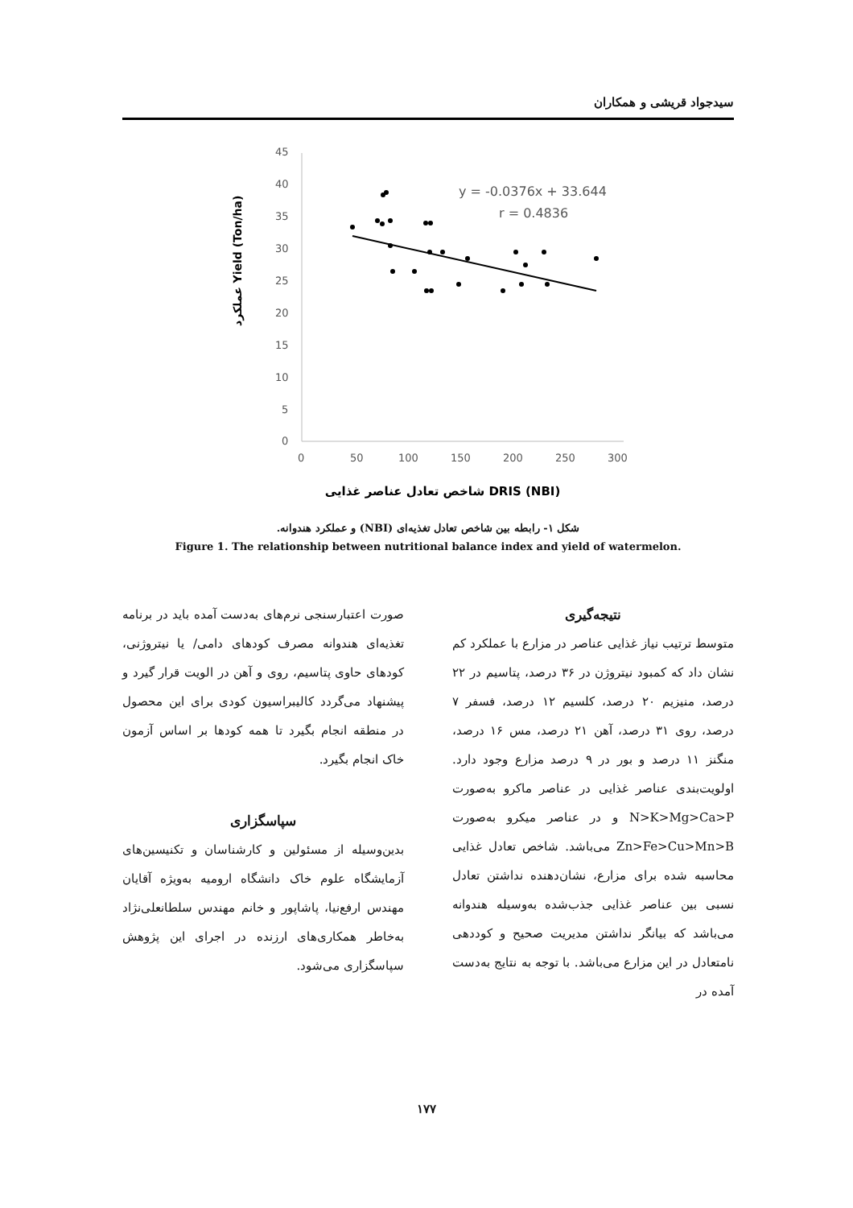سیدجواد قریشی و همکاران
45
40
35
30
25
20
15
10
5
0
0
50
100
150
200
250
300
y = -0.0376x + 33.644
r = 0.4836
شاخص تعادل عناصر غذایی DRIS (NBI)
عملکرد Yield (Ton/ha)
شکل ۱- رابطه بین شاخص تعادل تغذیه‌ای (NBI) و عملکرد هندوانه.
Figure 1. The relationship between nutritional balance index and yield of watermelon.
نتیجه‌گیری
متوسط ترتیب نیاز غذایی عناصر در مزارع با عملکرد کم نشان داد که کمبود نیتروژن در ۳۶ درصد، پتاسیم در ۲۲ درصد، منیزیم ۲۰ درصد، کلسیم ۱۲ درصد، فسفر ۷ درصد، روی ۳۱ درصد، آهن ۲۱ درصد، مس ۱۶ درصد، منگنز ۱۱ درصد و بور در ۹ درصد مزارع وجود دارد. اولویت‌بندی عناصر غذایی در عناصر ماکرو به‌صورت N>K>Mg>Ca>P و در عناصر میکرو به‌صورت Zn>Fe>Cu>Mn>B می‌باشد. شاخص تعادل غذایی محاسبه شده برای مزارع، نشان‌دهنده نداشتن تعادل نسبی بین عناصر غذایی جذب‌شده به‌وسیله هندوانه می‌باشد که بیانگر نداشتن مدیریت صحیح و کوددهی نامتعادل در این مزارع می‌باشد. با توجه به نتایج به‌دست آمده در
صورت اعتبارسنجی نرم‌های به‌دست آمده باید در برنامه تغذیه‌ای هندوانه مصرف کودهای دامی/ یا نیتروژنی، کودهای حاوی پتاسیم، روی و آهن در الویت قرار گیرد و پیشنهاد می‌گردد کالیبراسیون کودی برای این محصول در منطقه انجام بگیرد تا همه کودها بر اساس آزمون خاک انجام بگیرد.
سپاسگزاری
بدین‌وسیله از مسئولین و کارشناسان و تکنیسین‌های آزمایشگاه علوم خاک دانشگاه ارومیه به‌ویژه آقایان مهندس ارفع‌نیا، پاشاپور و خانم مهندس سلطانعلی‌نژاد به‌خاطر همکاری‌های ارزنده در اجرای این پژوهش سپاسگزاری می‌شود.
۱۷۷